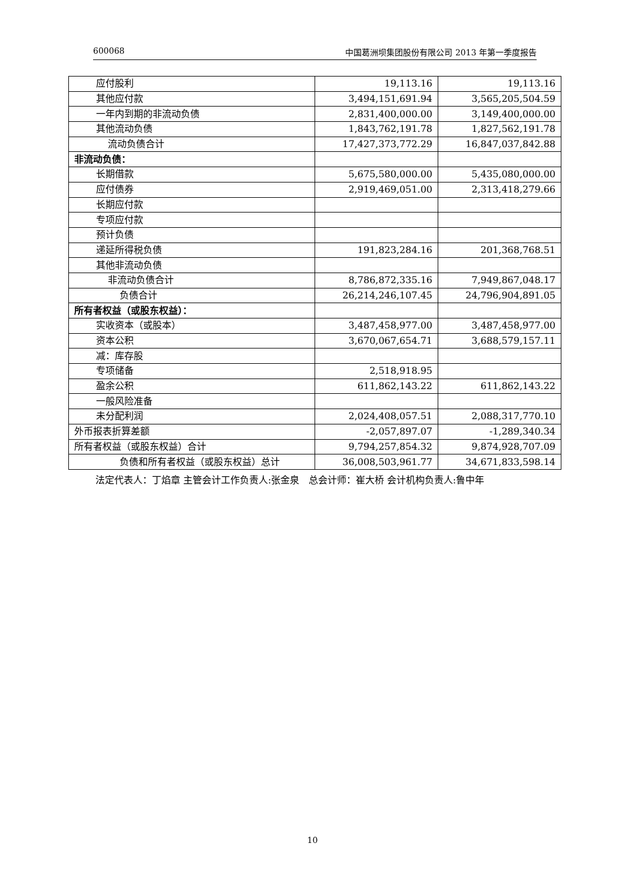600068 中国葛洲坝集团股份有限公司 2013 年第一季度报告
| 应付股利 | 19,113.16 | 19,113.16 |
| 其他应付款 | 3,494,151,691.94 | 3,565,205,504.59 |
| 一年内到期的非流动负债 | 2,831,400,000.00 | 3,149,400,000.00 |
| 其他流动负债 | 1,843,762,191.78 | 1,827,562,191.78 |
| 流动负债合计 | 17,427,373,772.29 | 16,847,037,842.88 |
| 非流动负债： | | |
| 长期借款 | 5,675,580,000.00 | 5,435,080,000.00 |
| 应付债券 | 2,919,469,051.00 | 2,313,418,279.66 |
| 长期应付款 | | |
| 专项应付款 | | |
| 预计负债 | | |
| 递延所得税负债 | 191,823,284.16 | 201,368,768.51 |
| 其他非流动负债 | | |
| 非流动负债合计 | 8,786,872,335.16 | 7,949,867,048.17 |
| 负债合计 | 26,214,246,107.45 | 24,796,904,891.05 |
| 所有者权益（或股东权益）： | | |
| 实收资本（或股本） | 3,487,458,977.00 | 3,487,458,977.00 |
| 资本公积 | 3,670,067,654.71 | 3,688,579,157.11 |
| 减：库存股 | | |
| 专项储备 | 2,518,918.95 | |
| 盈余公积 | 611,862,143.22 | 611,862,143.22 |
| 一般风险准备 | | |
| 未分配利润 | 2,024,408,057.51 | 2,088,317,770.10 |
| 外币报表折算差额 | -2,057,897.07 | -1,289,340.34 |
| 所有者权益（或股东权益）合计 | 9,794,257,854.32 | 9,874,928,707.09 |
| 负债和所有者权益（或股东权益）总计 | 36,008,503,961.77 | 34,671,833,598.14 |
法定代表人：丁焰章 主管会计工作负责人:张金泉 总会计师：崔大桥 会计机构负责人:鲁中年
10